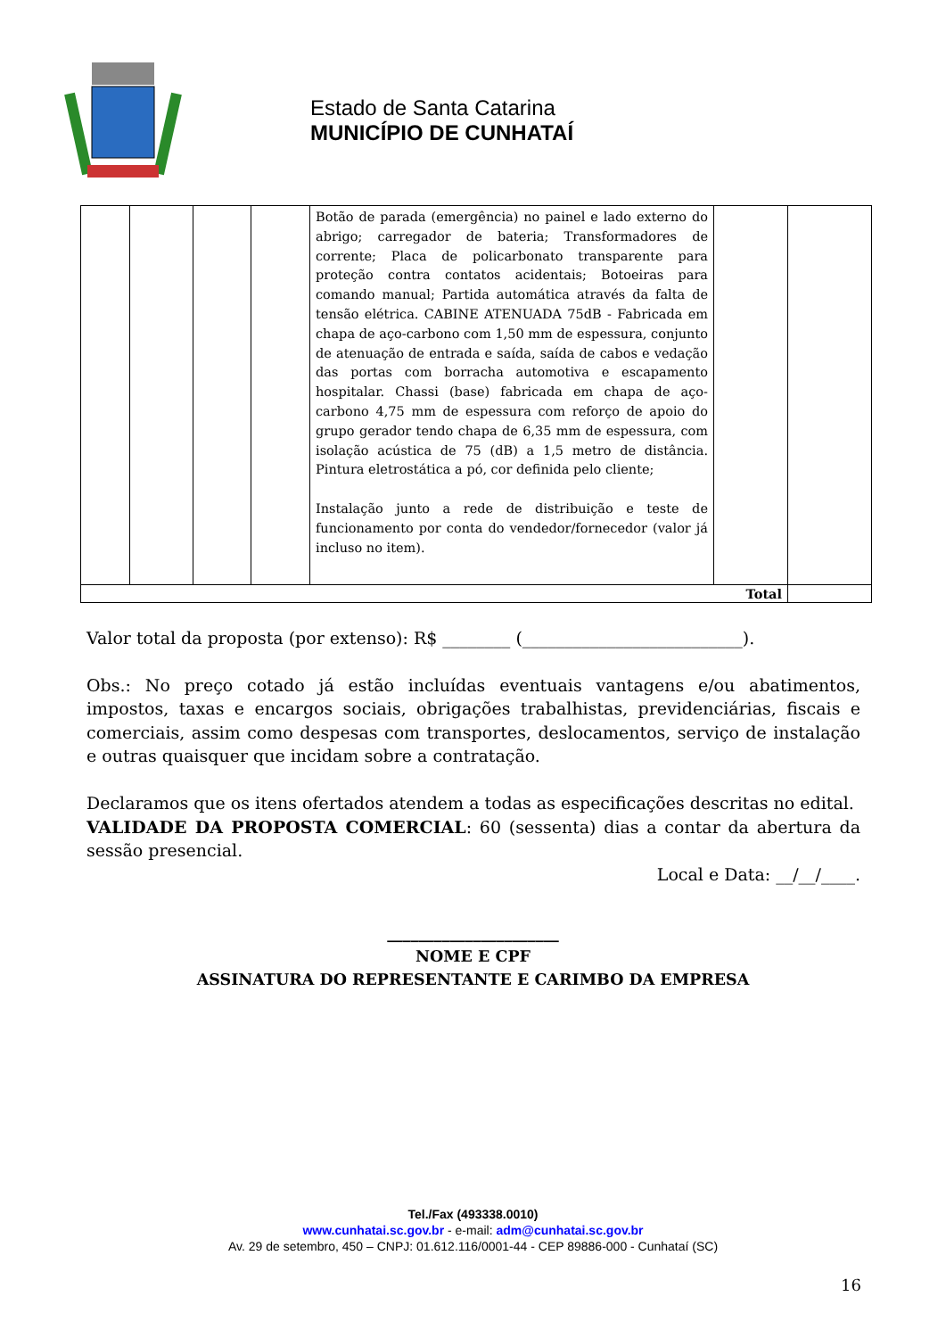Estado de Santa Catarina
MUNICÍPIO DE CUNHATAÍ
| | | | | Botão de parada (emergência) no painel e lado externo do abrigo; carregador de bateria; Transformadores de corrente; Placa de policarbonato transparente para proteção contra contatos acidentais; Botoeiras para comando manual; Partida automática através da falta de tensão elétrica. CABINE ATENUADA 75dB - Fabricada em chapa de aço-carbono com 1,50 mm de espessura, conjunto de atenuação de entrada e saída, saída de cabos e vedação das portas com borracha automotiva e escapamento hospitalar. Chassi (base) fabricada em chapa de aço-carbono 4,75 mm de espessura com reforço de apoio do grupo gerador tendo chapa de 6,35 mm de espessura, com isolação acústica de 75 (dB) a 1,5 metro de distância. Pintura eletrostática a pó, cor definida pelo cliente; Instalação junto a rede de distribuição e teste de funcionamento por conta do vendedor/fornecedor (valor já incluso no item). | | |
| Total | | | | | | |
Valor total da proposta (por extenso): R$ ________ (__________________________).
Obs.: No preço cotado já estão incluídas eventuais vantagens e/ou abatimentos, impostos, taxas e encargos sociais, obrigações trabalhistas, previdenciárias, fiscais e comerciais, assim como despesas com transportes, deslocamentos, serviço de instalação e outras quaisquer que incidam sobre a contratação.
Declaramos que os itens ofertados atendem a todas as especificações descritas no edital.
VALIDADE DA PROPOSTA COMERCIAL: 60 (sessenta) dias a contar da abertura da sessão presencial.
Local e Data: __/__/____.
______________________
NOME E CPF
ASSINATURA DO REPRESENTANTE E CARIMBO DA EMPRESA
Tel./Fax (493338.0010)
www.cunhatai.sc.gov.br - e-mail: adm@cunhatai.sc.gov.br
Av. 29 de setembro, 450 – CNPJ: 01.612.116/0001-44 - CEP 89886-000 - Cunhataí (SC)
16